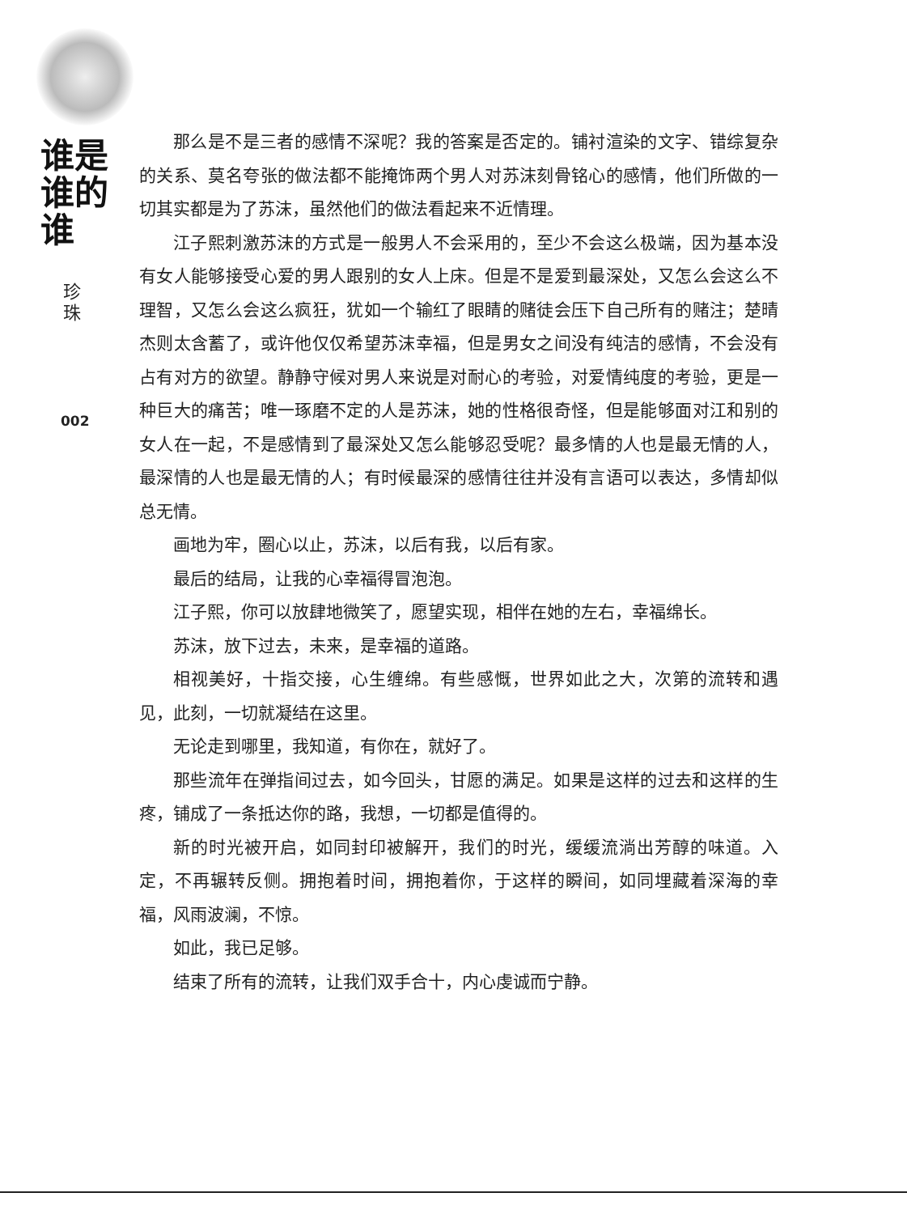谁是
谁的谁
珍
珠
002
那么是不是三者的感情不深呢？我的答案是否定的。铺衬渲染的文字、错综复杂的关系、莫名夸张的做法都不能掩饰两个男人对苏沫刻骨铭心的感情，他们所做的一切其实都是为了苏沫，虽然他们的做法看起来不近情理。
江子熙刺激苏沫的方式是一般男人不会采用的，至少不会这么极端，因为基本没有女人能够接受心爱的男人跟别的女人上床。但是不是爱到最深处，又怎么会这么不理智，又怎么会这么疯狂，犹如一个输红了眼睛的赌徒会压下自己所有的赌注；楚晴杰则太含蓄了，或许他仅仅希望苏沫幸福，但是男女之间没有纯洁的感情，不会没有占有对方的欲望。静静守候对男人来说是对耐心的考验，对爱情纯度的考验，更是一种巨大的痛苦；唯一琢磨不定的人是苏沫，她的性格很奇怪，但是能够面对江和别的女人在一起，不是感情到了最深处又怎么能够忍受呢？最多情的人也是最无情的人，最深情的人也是最无情的人；有时候最深的感情往往并没有言语可以表达，多情却似总无情。
画地为牢，圈心以止，苏沫，以后有我，以后有家。
最后的结局，让我的心幸福得冒泡泡。
江子熙，你可以放肆地微笑了，愿望实现，相伴在她的左右，幸福绵长。
苏沫，放下过去，未来，是幸福的道路。
相视美好，十指交接，心生缠绵。有些感慨，世界如此之大，次第的流转和遇见，此刻，一切就凝结在这里。
无论走到哪里，我知道，有你在，就好了。
那些流年在弹指间过去，如今回头，甘愿的满足。如果是这样的过去和这样的生疼，铺成了一条抵达你的路，我想，一切都是值得的。
新的时光被开启，如同封印被解开，我们的时光，缓缓流淌出芳醇的味道。入定，不再辗转反侧。拥抱着时间，拥抱着你，于这样的瞬间，如同埋藏着深海的幸福，风雨波澜，不惊。
如此，我已足够。
结束了所有的流转，让我们双手合十，内心虔诚而宁静。